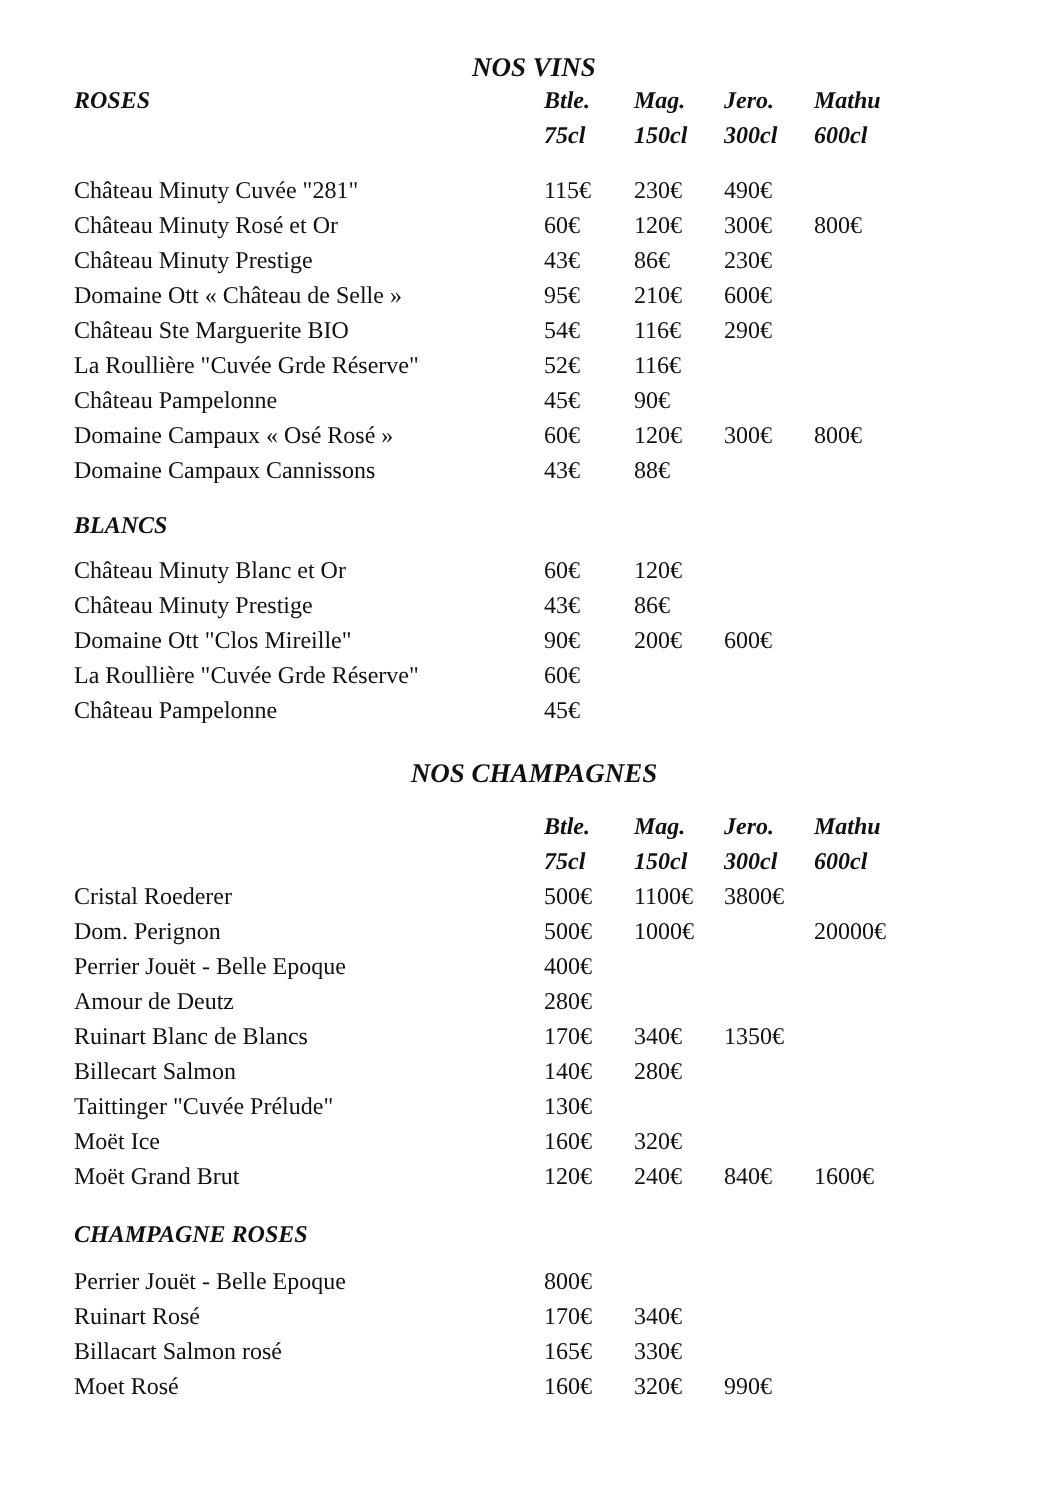NOS VINS
| ROSES | Btle. | Mag. | Jero. | Mathu |
| --- | --- | --- | --- | --- |
| | 75cl | 150cl | 300cl | 600cl |
| Château Minuty Cuvée "281" | 115€ | 230€ | 490€ | |
| Château Minuty Rosé et Or | 60€ | 120€ | 300€ | 800€ |
| Château Minuty Prestige | 43€ | 86€ | 230€ | |
| Domaine Ott « Château de Selle » | 95€ | 210€ | 600€ | |
| Château Ste Marguerite BIO | 54€ | 116€ | 290€ | |
| La Roullière "Cuvée Grde Réserve" | 52€ | 116€ | | |
| Château Pampelonne | 45€ | 90€ | | |
| Domaine Campaux « Osé Rosé » | 60€ | 120€ | 300€ | 800€ |
| Domaine Campaux Cannissons | 43€ | 88€ | | |
| BLANCS | | | | |
| Château Minuty Blanc et Or | 60€ | 120€ | | |
| Château Minuty Prestige | 43€ | 86€ | | |
| Domaine Ott "Clos Mireille" | 90€ | 200€ | 600€ | |
| La Roullière "Cuvée Grde Réserve" | 60€ | | | |
| Château Pampelonne | 45€ | | | |
NOS CHAMPAGNES
| | Btle. | Mag. | Jero. | Mathu |
| --- | --- | --- | --- | --- |
| | 75cl | 150cl | 300cl | 600cl |
| Cristal Roederer | 500€ | 1100€ | 3800€ | |
| Dom. Perignon | 500€ | 1000€ | | 20000€ |
| Perrier Jouët - Belle Epoque | 400€ | | | |
| Amour de Deutz | 280€ | | | |
| Ruinart Blanc de Blancs | 170€ | 340€ | 1350€ | |
| Billecart Salmon | 140€ | 280€ | | |
| Taittinger "Cuvée Prélude" | 130€ | | | |
| Moët Ice | 160€ | 320€ | | |
| Moët Grand Brut | 120€ | 240€ | 840€ | 1600€ |
| CHAMPAGNE ROSES | | | | |
| Perrier Jouët - Belle Epoque | 800€ | | | |
| Ruinart Rosé | 170€ | 340€ | | |
| Billacart Salmon rosé | 165€ | 330€ | | |
| Moet Rosé | 160€ | 320€ | 990€ | |